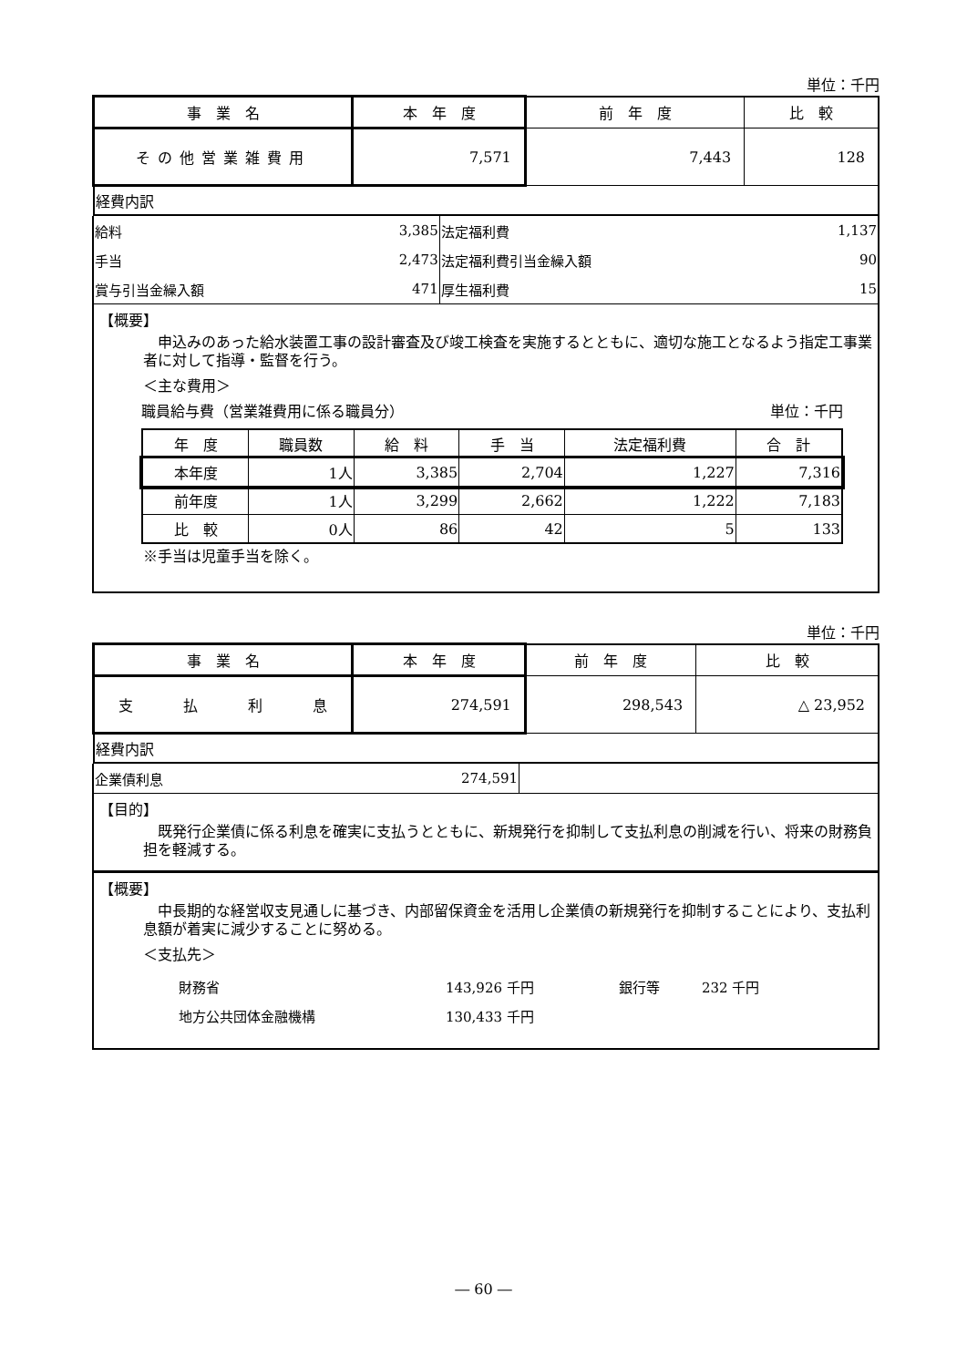単位：千円
| 事 業 名 | 本 年 度 | 前 年 度 | 比 較 |
| --- | --- | --- | --- |
| その他営業雑費用 | 7,571 | 7,443 | 128 |
| 経費内訳 | | | |
| 給料 | 3,385 | 法定福利費 | 1,137 |
| 手当 | 2,473 | 法定福利費引当金繰入額 | 90 |
| 賞与引当金繰入額 | 471 | 厚生福利費 | 15 |
【概要】
　申込みのあった給水装置工事の設計審査及び竣工検査を実施するとともに、適切な施工となるよう指定工事業者に対して指導・監督を行う。
＜主な費用＞
職員給与費（営業雑費用に係る職員分） 単位：千円
| 年 度 | 職員数 | 給 料 | 手 当 | 法定福利費 | 合 計 |
| --- | --- | --- | --- | --- | --- |
| 本年度 | 1人 | 3,385 | 2,704 | 1,227 | 7,316 |
| 前年度 | 1人 | 3,299 | 2,662 | 1,222 | 7,183 |
| 比 較 | 0人 | 86 | 42 | 5 | 133 |
※手当は児童手当を除く。
単位：千円
| 事 業 名 | 本 年 度 | 前 年 度 | 比 較 |
| --- | --- | --- | --- |
| 支 払 利 息 | 274,591 | 298,543 | △ 23,952 |
| 経費内訳 | | | |
| 企業債利息 | 274,591 | |
【目的】
　既発行企業債に係る利息を確実に支払うとともに、新規発行を抑制して支払利息の削減を行い、将来の財務負担を軽減する。
【概要】
　中長期的な経営収支見通しに基づき、内部留保資金を活用し企業債の新規発行を抑制することにより、支払利息額が着実に減少することに努める。
＜支払先＞
| 財務省 | 143,926 千円 | 銀行等 | 232 千円 |
| 地方公共団体金融機構 | 130,433 千円 | | |
― 60 ―